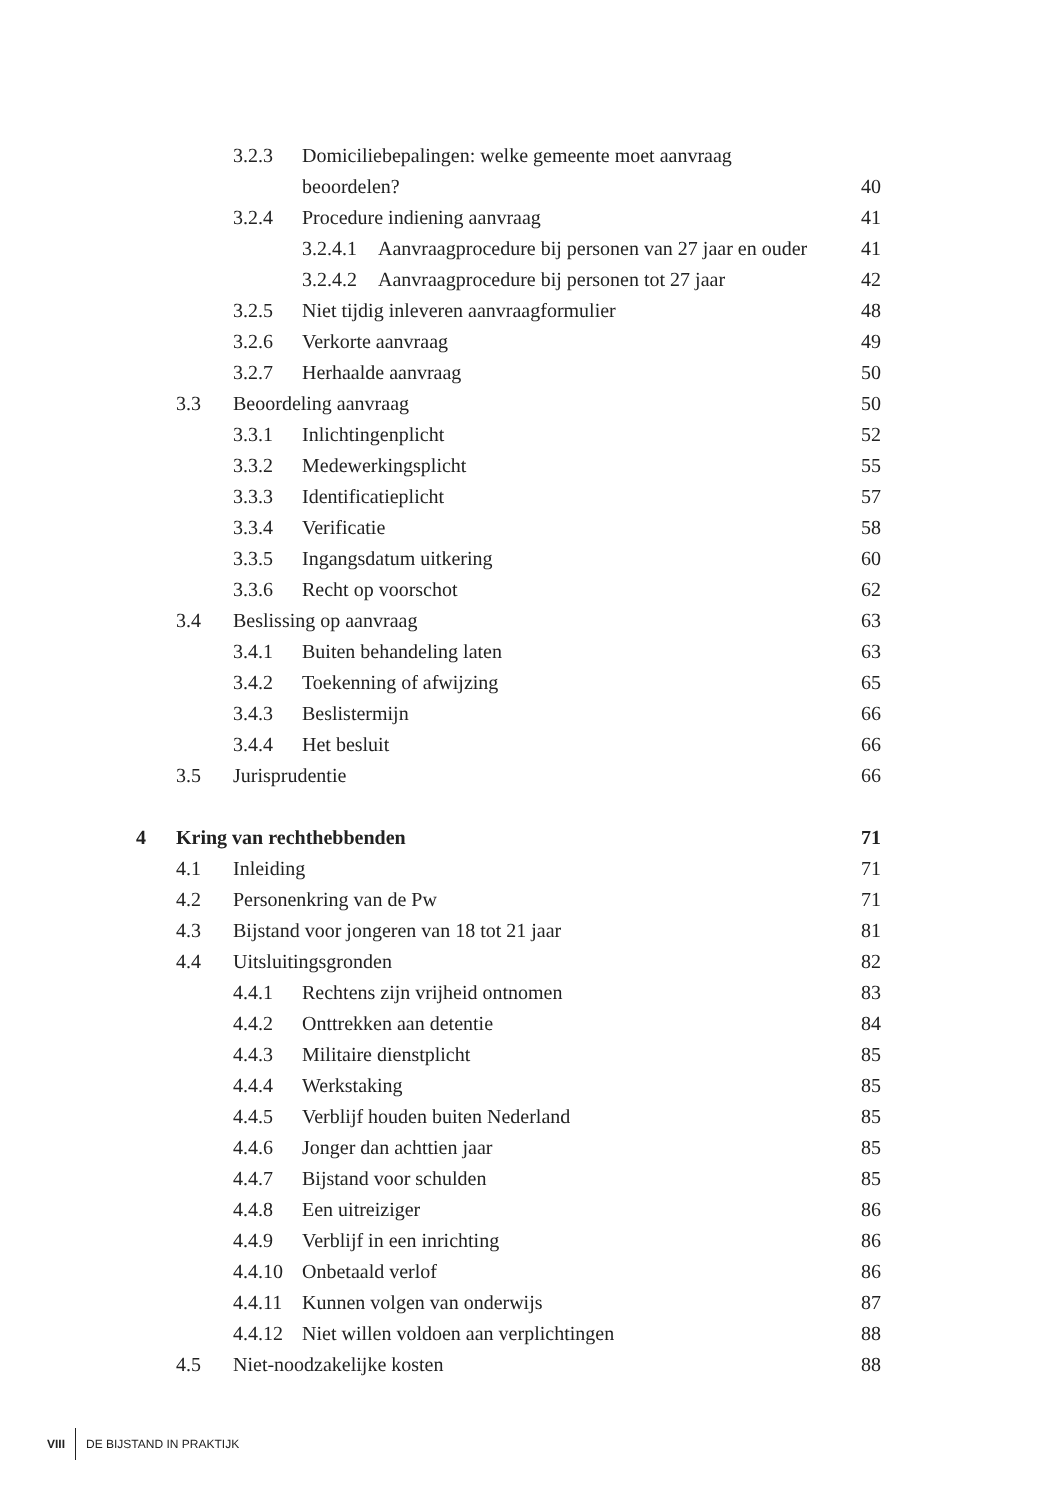3.2.3 Domiciliebepalingen: welke gemeente moet aanvraag
beoordelen? 40
3.2.4 Procedure indiening aanvraag 41
3.2.4.1 Aanvraagprocedure bij personen van 27 jaar en ouder 41
3.2.4.2 Aanvraagprocedure bij personen tot 27 jaar 42
3.2.5 Niet tijdig inleveren aanvraagformulier 48
3.2.6 Verkorte aanvraag 49
3.2.7 Herhaalde aanvraag 50
3.3 Beoordeling aanvraag 50
3.3.1 Inlichtingenplicht 52
3.3.2 Medewerkingsplicht 55
3.3.3 Identificatieplicht 57
3.3.4 Verificatie 58
3.3.5 Ingangsdatum uitkering 60
3.3.6 Recht op voorschot 62
3.4 Beslissing op aanvraag 63
3.4.1 Buiten behandeling laten 63
3.4.2 Toekenning of afwijzing 65
3.4.3 Beslistermijn 66
3.4.4 Het besluit 66
3.5 Jurisprudentie 66
4 Kring van rechthebbenden 71
4.1 Inleiding 71
4.2 Personenkring van de Pw 71
4.3 Bijstand voor jongeren van 18 tot 21 jaar 81
4.4 Uitsluitingsgronden 82
4.4.1 Rechtens zijn vrijheid ontnomen 83
4.4.2 Onttrekken aan detentie 84
4.4.3 Militaire dienstplicht 85
4.4.4 Werkstaking 85
4.4.5 Verblijf houden buiten Nederland 85
4.4.6 Jonger dan achttien jaar 85
4.4.7 Bijstand voor schulden 85
4.4.8 Een uitreiziger 86
4.4.9 Verblijf in een inrichting 86
4.4.10 Onbetaald verlof 86
4.4.11 Kunnen volgen van onderwijs 87
4.4.12 Niet willen voldoen aan verplichtingen 88
4.5 Niet-noodzakelijke kosten 88
VIII DE BIJSTAND IN PRAKTIJK